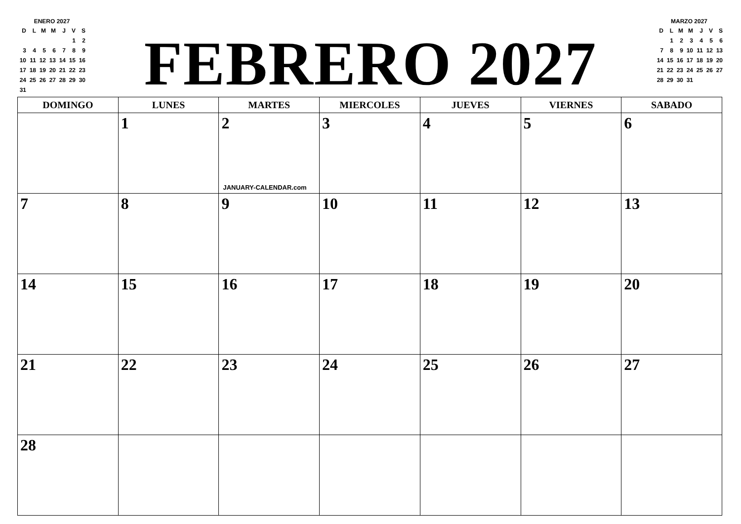ENERO 2027
| D | L | M | M | J | V | S |
| | | | | | 1 | 2 |
| 3 | 4 | 5 | 6 | 7 | 8 | 9 |
| 10 | 11 | 12 | 13 | 14 | 15 | 16 |
| 17 | 18 | 19 | 20 | 21 | 22 | 23 |
| 24 | 25 | 26 | 27 | 28 | 29 | 30 |
| 31 | | | | | | |
FEBRERO 2027
MARZO 2027
| D | L | M | M | J | V | S |
| | 1 | 2 | 3 | 4 | 5 | 6 |
| 7 | 8 | 9 | 10 | 11 | 12 | 13 |
| 14 | 15 | 16 | 17 | 18 | 19 | 20 |
| 21 | 22 | 23 | 24 | 25 | 26 | 27 |
| 28 | 29 | 30 | 31 | | | |
| DOMINGO | LUNES | MARTES | MIERCOLES | JUEVES | VIERNES | SABADO |
| --- | --- | --- | --- | --- | --- | --- |
| | 1 | 2 JANUARY-CALENDAR.com | 3 | 4 | 5 | 6 |
| 7 | 8 | 9 | 10 | 11 | 12 | 13 |
| 14 | 15 | 16 | 17 | 18 | 19 | 20 |
| 21 | 22 | 23 | 24 | 25 | 26 | 27 |
| 28 | | | | | | |